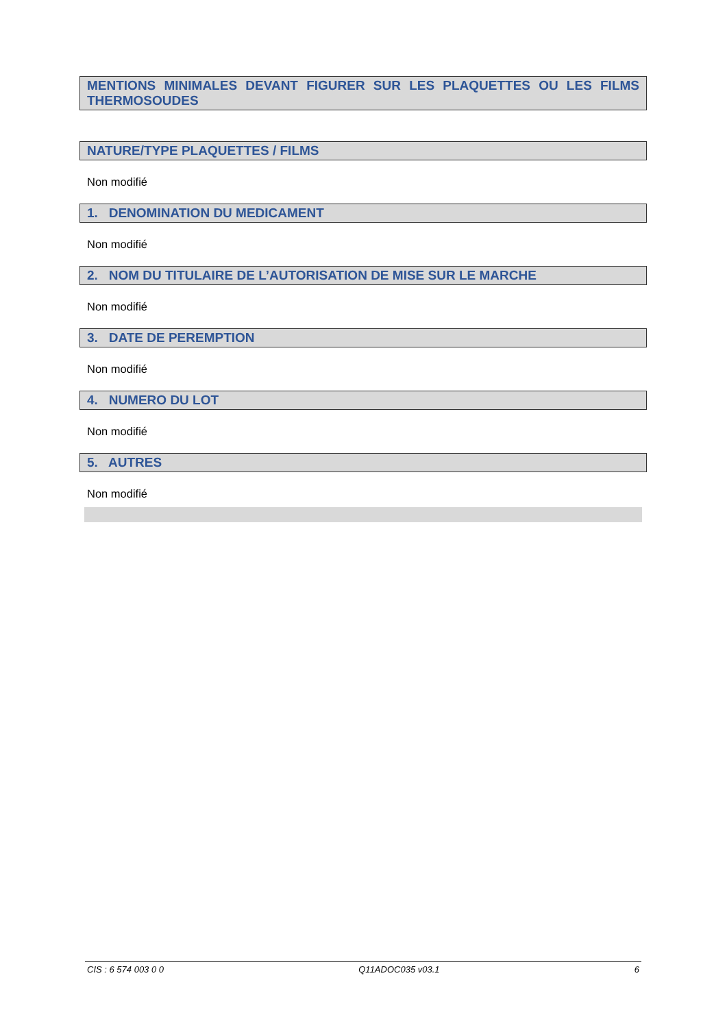MENTIONS MINIMALES DEVANT FIGURER SUR LES PLAQUETTES OU LES FILMS THERMOSOUDES
NATURE/TYPE PLAQUETTES / FILMS
Non modifié
1. DENOMINATION DU MEDICAMENT
Non modifié
2. NOM DU TITULAIRE DE L’AUTORISATION DE MISE SUR LE MARCHE
Non modifié
3. DATE DE PEREMPTION
Non modifié
4. NUMERO DU LOT
Non modifié
5. AUTRES
Non modifié
CIS : 6 574 003 0 0 Q11ADOC035 v03.1 6